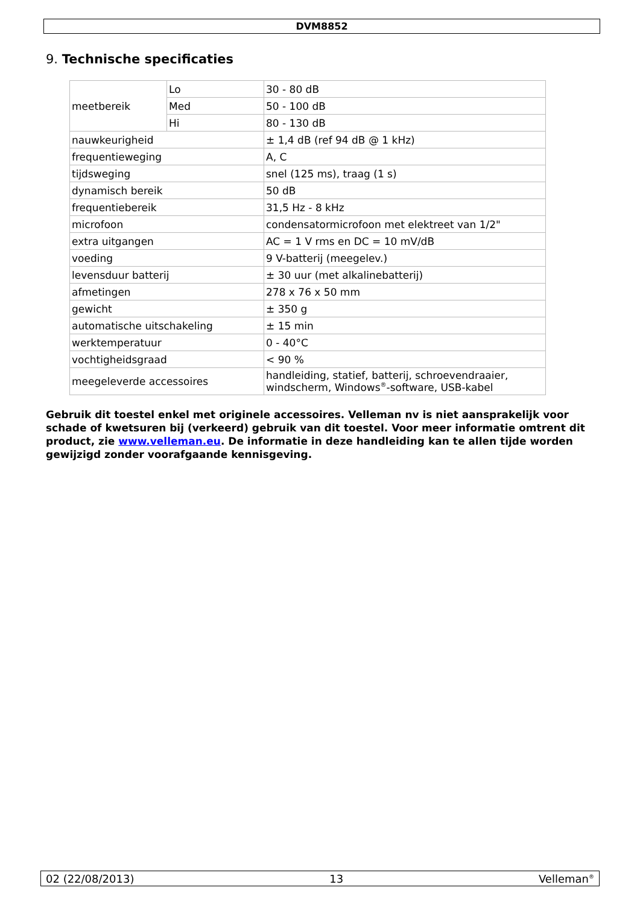DVM8852
9. Technische specificaties
| meetbereik | Lo | 30 - 80 dB |
| | Med | 50 - 100 dB |
| | Hi | 80 - 130 dB |
| nauwkeurigheid | | ± 1,4 dB (ref 94 dB @ 1 kHz) |
| frequentieweging | | A, C |
| tijdsweging | | snel (125 ms), traag (1 s) |
| dynamisch bereik | | 50 dB |
| frequentiebereik | | 31,5 Hz - 8 kHz |
| microfoon | | condensatormicrofoon met elektreet van 1/2" |
| extra uitgangen | | AC = 1 V rms en DC = 10 mV/dB |
| voeding | | 9 V-batterij (meegelev.) |
| levensduur batterij | | ± 30 uur (met alkalinebatterij) |
| afmetingen | | 278 x 76 x 50 mm |
| gewicht | | ± 350 g |
| automatische uitschakeling | | ± 15 min |
| werktemperatuur | | 0 - 40°C |
| vochtigheidsgraad | | < 90 % |
| meegeleverde accessoires | | handleiding, statief, batterij, schroevendraaier, windscherm, Windows<sup>®</sup>-software, USB-kabel |
Gebruik dit toestel enkel met originele accessoires. Velleman nv is niet aansprakelijk voor schade of kwetsuren bij (verkeerd) gebruik van dit toestel. Voor meer informatie omtrent dit product, zie www.velleman.eu. De informatie in deze handleiding kan te allen tijde worden gewijzigd zonder voorafgaande kennisgeving.
02 (22/08/2013) 13 Velleman<sup>®</sup>